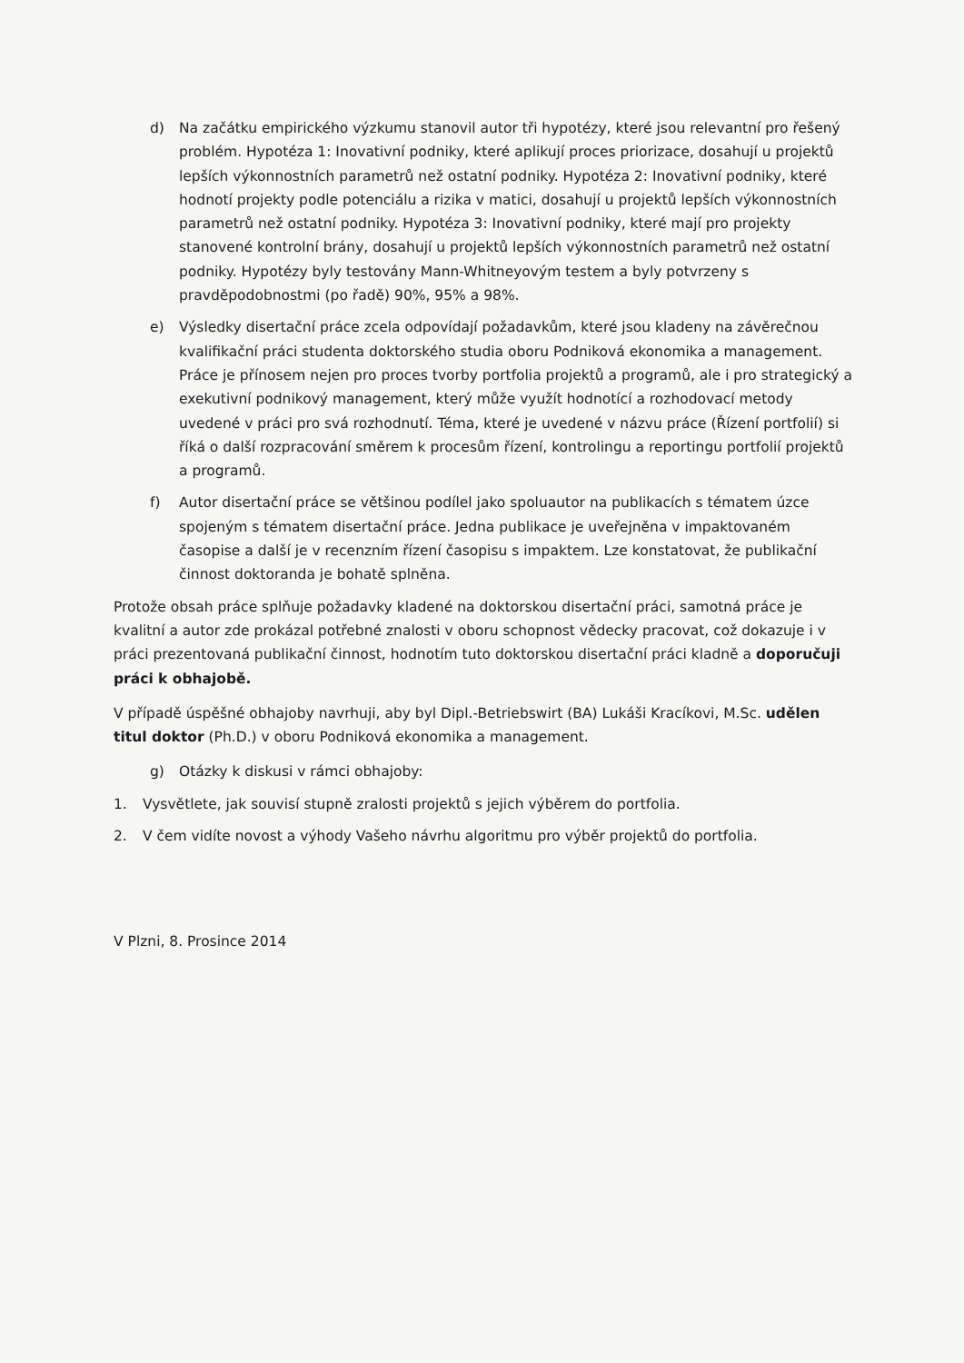d) Na začátku empirického výzkumu stanovil autor tři hypotézy, které jsou relevantní pro řešený problém. Hypotéza 1: Inovativní podniky, které aplikují proces priorizace, dosahují u projektů lepších výkonnostních parametrů než ostatní podniky. Hypotéza 2: Inovativní podniky, které hodnotí projekty podle potenciálu a rizika v matici, dosahují u projektů lepších výkonnostních parametrů než ostatní podniky. Hypotéza 3: Inovativní podniky, které mají pro projekty stanovené kontrolní brány, dosahují u projektů lepších výkonnostních parametrů než ostatní podniky. Hypotézy byly testovány Mann-Whitneyovým testem a byly potvrzeny s pravděpodobnostmi (po řadě) 90%, 95% a 98%.
e) Výsledky disertační práce zcela odpovídají požadavkům, které jsou kladeny na závěrečnou kvalifikační práci studenta doktorského studia oboru Podniková ekonomika a management. Práce je přínosem nejen pro proces tvorby portfolia projektů a programů, ale i pro strategický a exekutivní podnikový management, který může využít hodnotící a rozhodovací metody uvedené v práci pro svá rozhodnutí. Téma, které je uvedené v názvu práce (Řízení portfolií) si říká o další rozpracování směrem k procesům řízení, kontrolingu a reportingu portfolií projektů a programů.
f) Autor disertační práce se většinou podílel jako spoluautor na publikacích s tématem úzce spojeným s tématem disertační práce. Jedna publikace je uveřejněna v impaktovaném časopise a další je v recenzním řízení časopisu s impaktem. Lze konstatovat, že publikační činnost doktoranda je bohatě splněna.
Protože obsah práce splňuje požadavky kladené na doktorskou disertační práci, samotná práce je kvalitní a autor zde prokázal potřebné znalosti v oboru schopnost vědecky pracovat, což dokazuje i v práci prezentovaná publikační činnost, hodnotím tuto doktorskou disertační práci kladně a doporučuji práci k obhajobě.
V případě úspěšné obhajoby navrhuji, aby byl Dipl.-Betriebswirt (BA) Lukáši Kracíkovi, M.Sc. udělen titul doktor (Ph.D.) v oboru Podniková ekonomika a management.
g) Otázky k diskusi v rámci obhajoby:
1. Vysvětlete, jak souvisí stupně zralosti projektů s jejich výběrem do portfolia.
2. V čem vidíte novost a výhody Vašeho návrhu algoritmu pro výběr projektů do portfolia.
V Plzni, 8. Prosince 2014